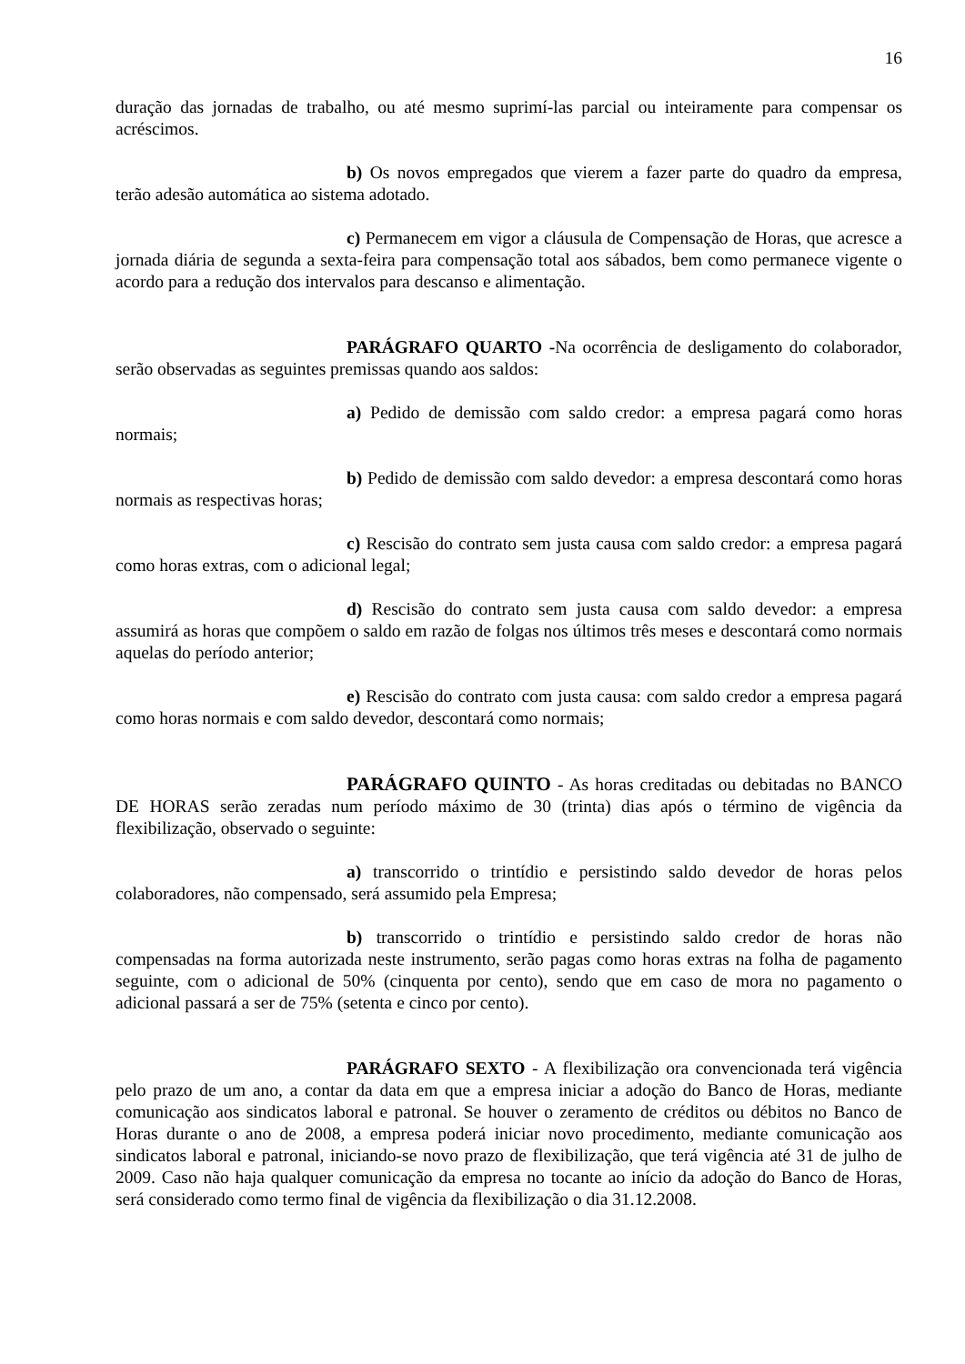16
duração das jornadas de trabalho, ou até mesmo suprimí-las parcial ou inteiramente para compensar os acréscimos.
b) Os novos empregados que vierem a fazer parte do quadro da empresa, terão adesão automática ao sistema adotado.
c) Permanecem em vigor a cláusula de Compensação de Horas, que acresce a jornada diária de segunda a sexta-feira para compensação total aos sábados, bem como permanece vigente o acordo para a redução dos intervalos para descanso e alimentação.
PARÁGRAFO QUARTO -Na ocorrência de desligamento do colaborador, serão observadas as seguintes premissas quando aos saldos:
a) Pedido de demissão com saldo credor: a empresa pagará como horas normais;
b) Pedido de demissão com saldo devedor: a empresa descontará como horas normais as respectivas horas;
c) Rescisão do contrato sem justa causa com saldo credor: a empresa pagará como horas extras, com o adicional legal;
d) Rescisão do contrato sem justa causa com saldo devedor: a empresa assumirá as horas que compõem o saldo em razão de folgas nos últimos três meses e descontará como normais aquelas do período anterior;
e) Rescisão do contrato com justa causa: com saldo credor a empresa pagará como horas normais e com saldo devedor, descontará como normais;
PARÁGRAFO QUINTO - As horas creditadas ou debitadas no BANCO DE HORAS serão zeradas num período máximo de 30 (trinta) dias após o término de vigência da flexibilização, observado o seguinte:
a) transcorrido o trintídio e persistindo saldo devedor de horas pelos colaboradores, não compensado, será assumido pela Empresa;
b) transcorrido o trintídio e persistindo saldo credor de horas não compensadas na forma autorizada neste instrumento, serão pagas como horas extras na folha de pagamento seguinte, com o adicional de 50% (cinquenta por cento), sendo que em caso de mora no pagamento o adicional passará a ser de 75% (setenta e cinco por cento).
PARÁGRAFO SEXTO - A flexibilização ora convencionada terá vigência pelo prazo de um ano, a contar da data em que a empresa iniciar a adoção do Banco de Horas, mediante comunicação aos sindicatos laboral e patronal. Se houver o zeramento de créditos ou débitos no Banco de Horas durante o ano de 2008, a empresa poderá iniciar novo procedimento, mediante comunicação aos sindicatos laboral e patronal, iniciando-se novo prazo de flexibilização, que terá vigência até 31 de julho de 2009. Caso não haja qualquer comunicação da empresa no tocante ao início da adoção do Banco de Horas, será considerado como termo final de vigência da flexibilização o dia 31.12.2008.